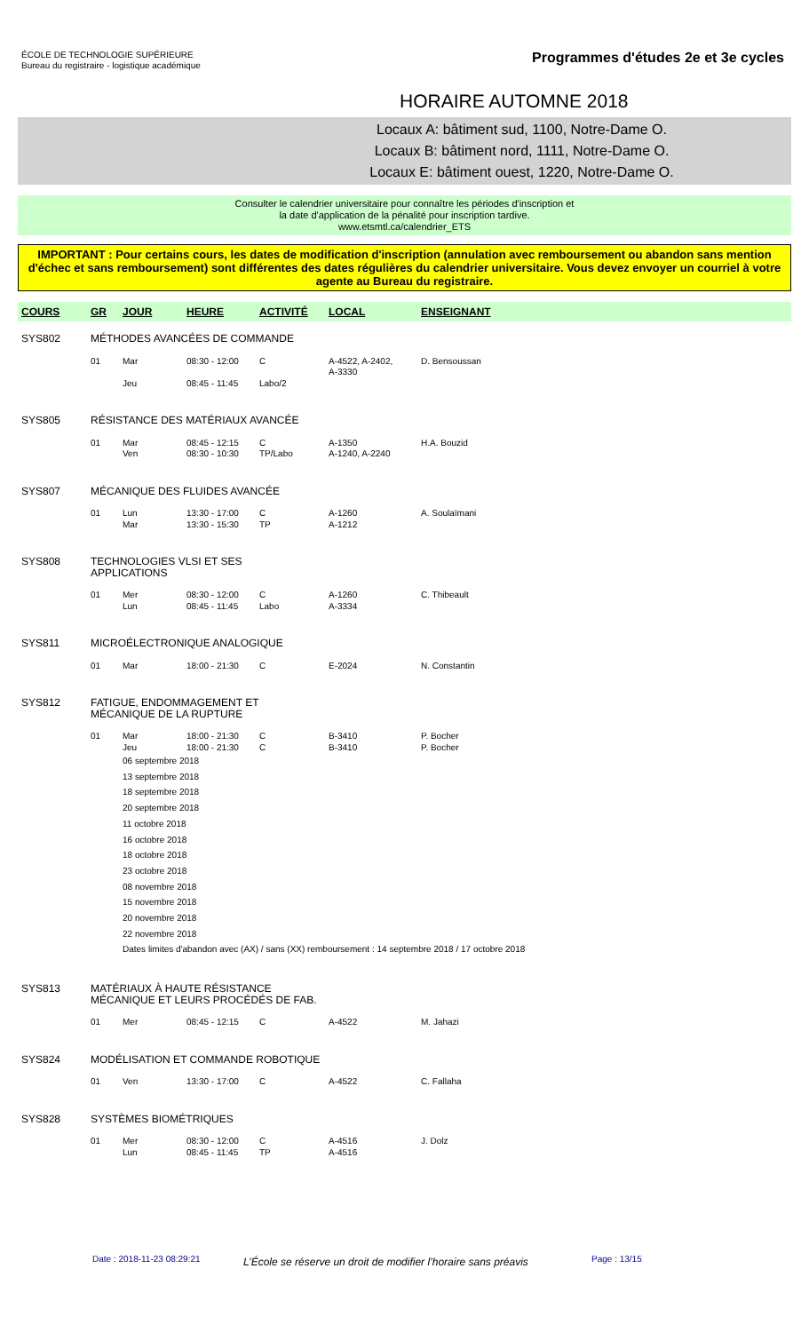ÉCOLE DE TECHNOLOGIE SUPÉRIEURE
Bureau du registraire - logistique académique
Programmes d'études 2e et 3e cycles
HORAIRE AUTOMNE 2018
Locaux A: bâtiment sud, 1100, Notre-Dame O.
Locaux B: bâtiment nord, 1111, Notre-Dame O.
Locaux E: bâtiment ouest, 1220, Notre-Dame O.
Consulter le calendrier universitaire pour connaître les périodes d'inscription et
la date d'application de la pénalité pour inscription tardive.
www.etsmtl.ca/calendrier_ETS
IMPORTANT : Pour certains cours, les dates de modification d'inscription (annulation avec remboursement ou abandon sans mention d'échec et sans remboursement) sont différentes des dates régulières du calendrier universitaire. Vous devez envoyer un courriel à votre agente au Bureau du registraire.
| COURS | GR | JOUR | HEURE | ACTIVITÉ | LOCAL | ENSEIGNANT |
| --- | --- | --- | --- | --- | --- | --- |
| SYS802 | MÉTHODES AVANCÉES DE COMMANDE | | | | | |
| | 01 | Mar | 08:30 - 12:00 | C | A-4522, A-2402, A-3330 | D. Bensoussan |
| | | Jeu | 08:45 - 11:45 | Labo/2 | | |
| SYS805 | RÉSISTANCE DES MATÉRIAUX AVANCÉE | | | | | |
| | 01 | Mar Ven | 08:45 - 12:15 08:30 - 10:30 | C TP/Labo | A-1350 A-1240, A-2240 | H.A. Bouzid |
| SYS807 | MÉCANIQUE DES FLUIDES AVANCÉE | | | | | |
| | 01 | Lun Mar | 13:30 - 17:00 13:30 - 15:30 | C TP | A-1260 A-1212 | A. Soulaïmani |
| SYS808 | TECHNOLOGIES VLSI ET SES APPLICATIONS | | | | | |
| | 01 | Mer Lun | 08:30 - 12:00 08:45 - 11:45 | C Labo | A-1260 A-3334 | C. Thibeault |
| SYS811 | MICROÉLECTRONIQUE ANALOGIQUE | | | | | |
| | 01 | Mar | 18:00 - 21:30 | C | E-2024 | N. Constantin |
| SYS812 | FATIGUE, ENDOMMAGEMENT ET MÉCANIQUE DE LA RUPTURE | | | | | |
| | 01 | Mar Jeu | 18:00 - 21:30 18:00 - 21:30 | C C | B-3410 B-3410 | P. Bocher P. Bocher |
| | | 06 septembre 2018 13 septembre 2018 18 septembre 2018 20 septembre 2018 11 octobre 2018 16 octobre 2018 18 octobre 2018 23 octobre 2018 08 novembre 2018 15 novembre 2018 20 novembre 2018 22 novembre 2018 Dates limites d'abandon avec (AX) / sans (XX) remboursement : 14 septembre 2018 / 17 octobre 2018 | | | | |
| SYS813 | MATÉRIAUX À HAUTE RÉSISTANCE MÉCANIQUE ET LEURS PROCÉDÉS DE FAB. | | | | | |
| | 01 | Mer | 08:45 - 12:15 | C | A-4522 | M. Jahazi |
| SYS824 | MODÉLISATION ET COMMANDE ROBOTIQUE | | | | | |
| | 01 | Ven | 13:30 - 17:00 | C | A-4522 | C. Fallaha |
| SYS828 | SYSTÈMES BIOMÉTRIQUES | | | | | |
| | 01 | Mer Lun | 08:30 - 12:00 08:45 - 11:45 | C TP | A-4516 A-4516 | J. Dolz |
Date : 2018-11-23 08:29:21
L’École se réserve un droit de modifier l’horaire sans préavis
Page : 13/15